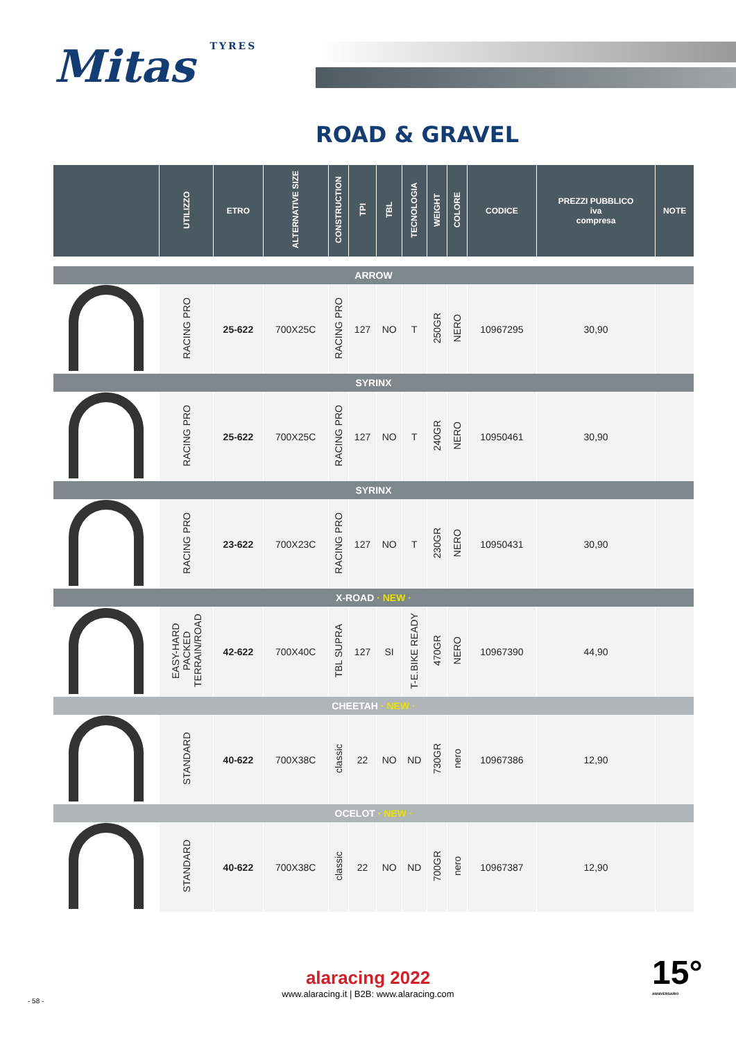Mitas TYRES
ROAD & GRAVEL
| | UTILIZZO | ETRO | ALTERNATIVE SIZE | CONSTRUCTION | TPI | TBL | TECNOLOGIA | WEIGHT | COLORE | CODICE | PREZZI PUBBLICO iva compresa | NOTE |
| --- | --- | --- | --- | --- | --- | --- | --- | --- | --- | --- | --- | --- |
| ARROW | | | | | | | | | | | | |
| | RACING PRO | 25-622 | 700X25C | RACING PRO | 127 | NO | T | 250GR | NERO | 10967295 | 30,90 | |
| SYRINX | | | | | | | | | | | | |
| | RACING PRO | 25-622 | 700X25C | RACING PRO | 127 | NO | T | 240GR | NERO | 10950461 | 30,90 | |
| SYRINX | | | | | | | | | | | | |
| | RACING PRO | 23-622 | 700X23C | RACING PRO | 127 | NO | T | 230GR | NERO | 10950431 | 30,90 | |
| X-ROAD · NEW · | | | | | | | | | | | | |
| | EASY-HARD PACKED TERRAIN/ROAD | 42-622 | 700X40C | TBL SUPRA | 127 | SI | T-E.BIKE READY | 470GR | NERO | 10967390 | 44,90 | |
| CHEETAH · NEW · | | | | | | | | | | | | |
| | STANDARD | 40-622 | 700X38C | classic | 22 | NO | ND | 730GR | nero | 10967386 | 12,90 | |
| OCELOT · NEW · | | | | | | | | | | | | |
| | STANDARD | 40-622 | 700X38C | classic | 22 | NO | ND | 700GR | nero | 10967387 | 12,90 | |
alaracing 2022
www.alaracing.it | B2B: www.alaracing.com
- 58 -
15°
ANNIVERSARIO